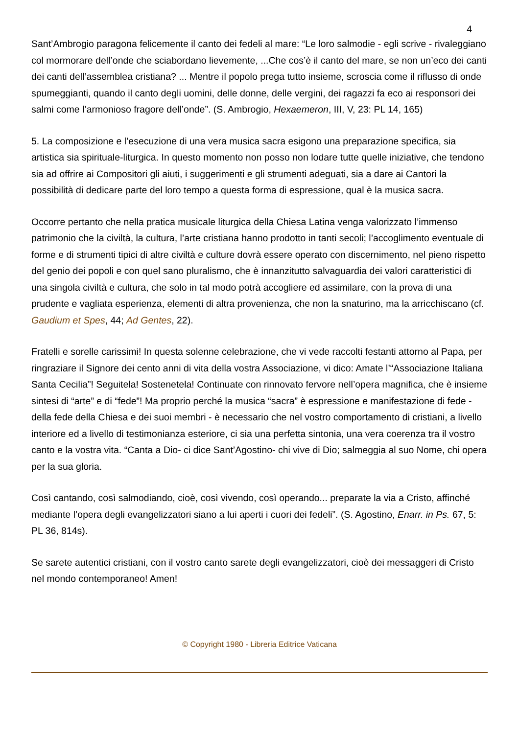4
Sant’Ambrogio paragona felicemente il canto dei fedeli al mare: “Le loro salmodie - egli scrive - rivaleggiano col mormorare dell’onde che sciabordano lievemente, ...Che cos’è il canto del mare, se non un’eco dei canti dei canti dell’assemblea cristiana? ... Mentre il popolo prega tutto insieme, scroscia come il riflusso di onde spumeggianti, quando il canto degli uomini, delle donne, delle vergini, dei ragazzi fa eco ai responsori dei salmi come l’armonioso fragore dell’onde”. (S. Ambrogio, Hexaemeron, III, V, 23: PL 14, 165)
5. La composizione e l’esecuzione di una vera musica sacra esigono una preparazione specifica, sia artistica sia spirituale-liturgica. In questo momento non posso non lodare tutte quelle iniziative, che tendono sia ad offrire ai Compositori gli aiuti, i suggerimenti e gli strumenti adeguati, sia a dare ai Cantori la possibilità di dedicare parte del loro tempo a questa forma di espressione, qual è la musica sacra.
Occorre pertanto che nella pratica musicale liturgica della Chiesa Latina venga valorizzato l’immenso patrimonio che la civiltà, la cultura, l’arte cristiana hanno prodotto in tanti secoli; l’accoglimento eventuale di forme e di strumenti tipici di altre civiltà e culture dovrà essere operato con discernimento, nel pieno rispetto del genio dei popoli e con quel sano pluralismo, che è innanzitutto salvaguardia dei valori caratteristici di una singola civiltà e cultura, che solo in tal modo potrà accogliere ed assimilare, con la prova di una prudente e vagliata esperienza, elementi di altra provenienza, che non la snaturino, ma la arricchiscano (cf. Gaudium et Spes, 44; Ad Gentes, 22).
Fratelli e sorelle carissimi! In questa solenne celebrazione, che vi vede raccolti festanti attorno al Papa, per ringraziare il Signore dei cento anni di vita della vostra Associazione, vi dico: Amate l’“Associazione Italiana Santa Cecilia”! Seguitela! Sostenetela! Continuate con rinnovato fervore nell’opera magnifica, che è insieme sintesi di “arte” e di “fede”! Ma proprio perché la musica “sacra” è espressione e manifestazione di fede - della fede della Chiesa e dei suoi membri - è necessario che nel vostro comportamento di cristiani, a livello interiore ed a livello di testimonianza esteriore, ci sia una perfetta sintonia, una vera coerenza tra il vostro canto e la vostra vita. “Canta a Dio- ci dice Sant’Agostino- chi vive di Dio; salmeggia al suo Nome, chi opera per la sua gloria.
Così cantando, così salmodiando, cioè, così vivendo, così operando... preparate la via a Cristo, affinché mediante l’opera degli evangelizzatori siano a lui aperti i cuori dei fedeli”. (S. Agostino, Enarr. in Ps. 67, 5: PL 36, 814s).
Se sarete autentici cristiani, con il vostro canto sarete degli evangelizzatori, cioè dei messaggeri di Cristo nel mondo contemporaneo! Amen!
© Copyright 1980 - Libreria Editrice Vaticana